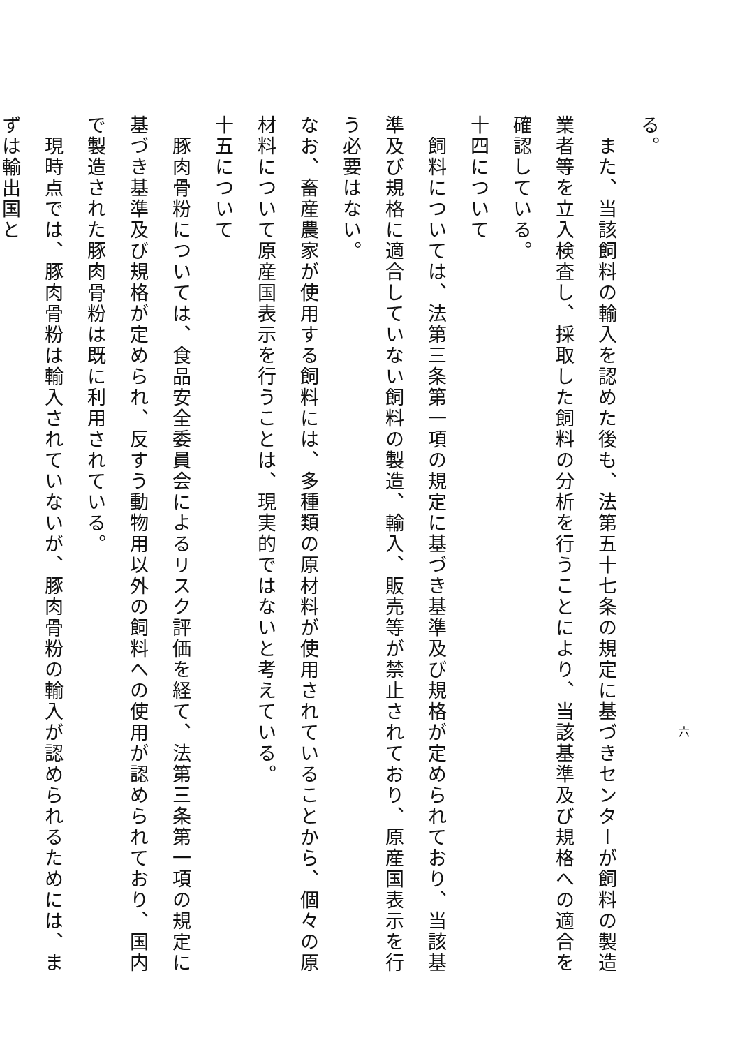る。
　また、当該飼料の輸入を認めた後も、法第五十七条の規定に基づきセンターが飼料の製造業者等を立入検査し、採取した飼料の分析を行うことにより、当該基準及び規格への適合を確認している。
十四について
　飼料については、法第三条第一項の規定に基づき基準及び規格が定められており、当該基準及び規格に適合していない飼料の製造、輸入、販売等が禁止されており、原産国表示を行う必要はない。
なお、畜産農家が使用する飼料には、多種類の原材料が使用されていることから、個々の原材料について原産国表示を行うことは、現実的ではないと考えている。
十五について
　豚肉骨粉については、食品安全委員会によるリスク評価を経て、法第三条第一項の規定に基づき基準及び規格が定められ、反すう動物用以外の飼料への使用が認められており、国内で製造された豚肉骨粉は既に利用されている。
　現時点では、豚肉骨粉は輸入されていないが、豚肉骨粉の輸入が認められるためには、まずは輸出国と
六